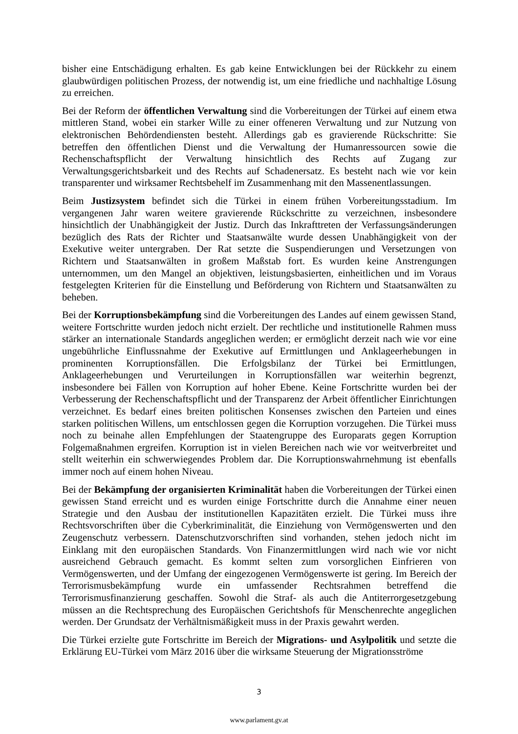bisher eine Entschädigung erhalten. Es gab keine Entwicklungen bei der Rückkehr zu einem glaubwürdigen politischen Prozess, der notwendig ist, um eine friedliche und nachhaltige Lösung zu erreichen.
Bei der Reform der öffentlichen Verwaltung sind die Vorbereitungen der Türkei auf einem etwa mittleren Stand, wobei ein starker Wille zu einer offeneren Verwaltung und zur Nutzung von elektronischen Behördendiensten besteht. Allerdings gab es gravierende Rückschritte: Sie betreffen den öffentlichen Dienst und die Verwaltung der Humanressourcen sowie die Rechenschaftspflicht der Verwaltung hinsichtlich des Rechts auf Zugang zur Verwaltungsgerichtsbarkeit und des Rechts auf Schadenersatz. Es besteht nach wie vor kein transparenter und wirksamer Rechtsbehelf im Zusammenhang mit den Massenentlassungen.
Beim Justizsystem befindet sich die Türkei in einem frühen Vorbereitungsstadium. Im vergangenen Jahr waren weitere gravierende Rückschritte zu verzeichnen, insbesondere hinsichtlich der Unabhängigkeit der Justiz. Durch das Inkrafttreten der Verfassungsänderungen bezüglich des Rats der Richter und Staatsanwälte wurde dessen Unabhängigkeit von der Exekutive weiter untergraben. Der Rat setzte die Suspendierungen und Versetzungen von Richtern und Staatsanwälten in großem Maßstab fort. Es wurden keine Anstrengungen unternommen, um den Mangel an objektiven, leistungsbasierten, einheitlichen und im Voraus festgelegten Kriterien für die Einstellung und Beförderung von Richtern und Staatsanwälten zu beheben.
Bei der Korruptionsbekämpfung sind die Vorbereitungen des Landes auf einem gewissen Stand, weitere Fortschritte wurden jedoch nicht erzielt. Der rechtliche und institutionelle Rahmen muss stärker an internationale Standards angeglichen werden; er ermöglicht derzeit nach wie vor eine ungebührliche Einflussnahme der Exekutive auf Ermittlungen und Anklageerhebungen in prominenten Korruptionsfällen. Die Erfolgsbilanz der Türkei bei Ermittlungen, Anklageerhebungen und Verurteilungen in Korruptionsfällen war weiterhin begrenzt, insbesondere bei Fällen von Korruption auf hoher Ebene. Keine Fortschritte wurden bei der Verbesserung der Rechenschaftspflicht und der Transparenz der Arbeit öffentlicher Einrichtungen verzeichnet. Es bedarf eines breiten politischen Konsenses zwischen den Parteien und eines starken politischen Willens, um entschlossen gegen die Korruption vorzugehen. Die Türkei muss noch zu beinahe allen Empfehlungen der Staatengruppe des Europarats gegen Korruption Folgemaßnahmen ergreifen. Korruption ist in vielen Bereichen nach wie vor weitverbreitet und stellt weiterhin ein schwerwiegendes Problem dar. Die Korruptionswahrnehmung ist ebenfalls immer noch auf einem hohen Niveau.
Bei der Bekämpfung der organisierten Kriminalität haben die Vorbereitungen der Türkei einen gewissen Stand erreicht und es wurden einige Fortschritte durch die Annahme einer neuen Strategie und den Ausbau der institutionellen Kapazitäten erzielt. Die Türkei muss ihre Rechtsvorschriften über die Cyberkriminalität, die Einziehung von Vermögenswerten und den Zeugenschutz verbessern. Datenschutzvorschriften sind vorhanden, stehen jedoch nicht im Einklang mit den europäischen Standards. Von Finanzermittlungen wird nach wie vor nicht ausreichend Gebrauch gemacht. Es kommt selten zum vorsorglichen Einfrieren von Vermögenswerten, und der Umfang der eingezogenen Vermögenswerte ist gering. Im Bereich der Terrorismusbekämpfung wurde ein umfassender Rechtsrahmen betreffend die Terrorismusfinanzierung geschaffen. Sowohl die Straf- als auch die Antiterrorgesetzgebung müssen an die Rechtsprechung des Europäischen Gerichtshofs für Menschenrechte angeglichen werden. Der Grundsatz der Verhältnismäßigkeit muss in der Praxis gewahrt werden.
Die Türkei erzielte gute Fortschritte im Bereich der Migrations- und Asylpolitik und setzte die Erklärung EU-Türkei vom März 2016 über die wirksame Steuerung der Migrationsströme
3
www.parlament.gv.at